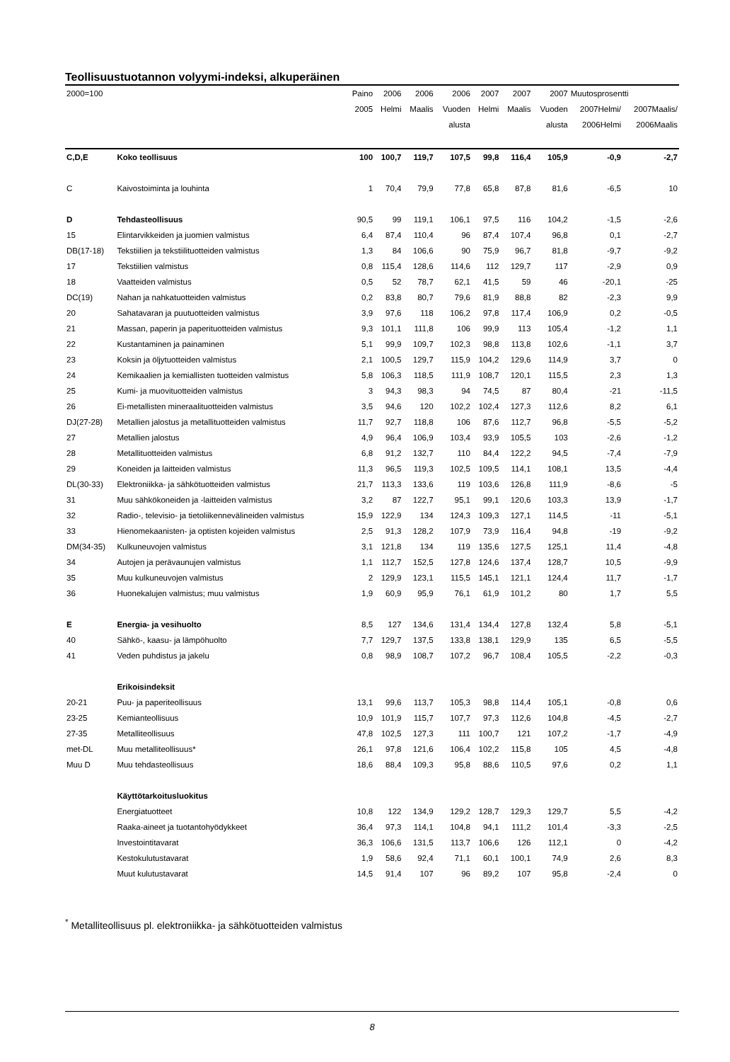Teollisuustuotannon volyymi-indeksi, alkuperäinen
| 2000=100 | | Paino | 2006 | 2006 | 2006 | 2007 | 2007 | 2007 | Muutosprosentti | |
| --- | --- | --- | --- | --- | --- | --- | --- | --- | --- | --- |
| | | 2005 | Helmi | Maalis | Vuoden | Helmi | Maalis | Vuoden | 2007Helmi/ | 2007Maalis/ |
| | | | | | alusta | | | alusta | 2006Helmi | 2006Maalis |
| C,D,E | Koko teollisuus | 100 | 100,7 | 119,7 | 107,5 | 99,8 | 116,4 | 105,9 | -0,9 | -2,7 |
| C | Kaivostoiminta ja louhinta | 1 | 70,4 | 79,9 | 77,8 | 65,8 | 87,8 | 81,6 | -6,5 | 10 |
| D | Tehdasteollisuus | 90,5 | 99 | 119,1 | 106,1 | 97,5 | 116 | 104,2 | -1,5 | -2,6 |
| 15 | Elintarvikkeiden ja juomien valmistus | 6,4 | 87,4 | 110,4 | 96 | 87,4 | 107,4 | 96,8 | 0,1 | -2,7 |
| DB(17-18) | Tekstiilien ja tekstiilituotteiden valmistus | 1,3 | 84 | 106,6 | 90 | 75,9 | 96,7 | 81,8 | -9,7 | -9,2 |
| 17 | Tekstiilien valmistus | 0,8 | 115,4 | 128,6 | 114,6 | 112 | 129,7 | 117 | -2,9 | 0,9 |
| 18 | Vaatteiden valmistus | 0,5 | 52 | 78,7 | 62,1 | 41,5 | 59 | 46 | -20,1 | -25 |
| DC(19) | Nahan ja nahkatuotteiden valmistus | 0,2 | 83,8 | 80,7 | 79,6 | 81,9 | 88,8 | 82 | -2,3 | 9,9 |
| 20 | Sahatavaran ja puutuotteiden valmistus | 3,9 | 97,6 | 118 | 106,2 | 97,8 | 117,4 | 106,9 | 0,2 | -0,5 |
| 21 | Massan, paperin ja paperituotteiden valmistus | 9,3 | 101,1 | 111,8 | 106 | 99,9 | 113 | 105,4 | -1,2 | 1,1 |
| 22 | Kustantaminen ja painaminen | 5,1 | 99,9 | 109,7 | 102,3 | 98,8 | 113,8 | 102,6 | -1,1 | 3,7 |
| 23 | Koksin ja öljytuotteiden valmistus | 2,1 | 100,5 | 129,7 | 115,9 | 104,2 | 129,6 | 114,9 | 3,7 | 0 |
| 24 | Kemikaalien ja kemiallisten tuotteiden valmistus | 5,8 | 106,3 | 118,5 | 111,9 | 108,7 | 120,1 | 115,5 | 2,3 | 1,3 |
| 25 | Kumi- ja muovituotteiden valmistus | 3 | 94,3 | 98,3 | 94 | 74,5 | 87 | 80,4 | -21 | -11,5 |
| 26 | Ei-metallisten mineraalituotteiden valmistus | 3,5 | 94,6 | 120 | 102,2 | 102,4 | 127,3 | 112,6 | 8,2 | 6,1 |
| DJ(27-28) | Metallien jalostus ja metallituotteiden valmistus | 11,7 | 92,7 | 118,8 | 106 | 87,6 | 112,7 | 96,8 | -5,5 | -5,2 |
| 27 | Metallien jalostus | 4,9 | 96,4 | 106,9 | 103,4 | 93,9 | 105,5 | 103 | -2,6 | -1,2 |
| 28 | Metallituotteiden valmistus | 6,8 | 91,2 | 132,7 | 110 | 84,4 | 122,2 | 94,5 | -7,4 | -7,9 |
| 29 | Koneiden ja laitteiden valmistus | 11,3 | 96,5 | 119,3 | 102,5 | 109,5 | 114,1 | 108,1 | 13,5 | -4,4 |
| DL(30-33) | Elektroniikka- ja sähkötuotteiden valmistus | 21,7 | 113,3 | 133,6 | 119 | 103,6 | 126,8 | 111,9 | -8,6 | -5 |
| 31 | Muu sähkökoneiden ja -laitteiden valmistus | 3,2 | 87 | 122,7 | 95,1 | 99,1 | 120,6 | 103,3 | 13,9 | -1,7 |
| 32 | Radio-, televisio- ja tietoliikennevälineiden valmistus | 15,9 | 122,9 | 134 | 124,3 | 109,3 | 127,1 | 114,5 | -11 | -5,1 |
| 33 | Hienomekaanisten- ja optisten kojeiden valmistus | 2,5 | 91,3 | 128,2 | 107,9 | 73,9 | 116,4 | 94,8 | -19 | -9,2 |
| DM(34-35) | Kulkuneuvojen valmistus | 3,1 | 121,8 | 134 | 119 | 135,6 | 127,5 | 125,1 | 11,4 | -4,8 |
| 34 | Autojen ja perävaunujen valmistus | 1,1 | 112,7 | 152,5 | 127,8 | 124,6 | 137,4 | 128,7 | 10,5 | -9,9 |
| 35 | Muu kulkuneuvojen valmistus | 2 | 129,9 | 123,1 | 115,5 | 145,1 | 121,1 | 124,4 | 11,7 | -1,7 |
| 36 | Huonekalujen valmistus; muu valmistus | 1,9 | 60,9 | 95,9 | 76,1 | 61,9 | 101,2 | 80 | 1,7 | 5,5 |
| E | Energia- ja vesihuolto | 8,5 | 127 | 134,6 | 131,4 | 134,4 | 127,8 | 132,4 | 5,8 | -5,1 |
| 40 | Sähkö-, kaasu- ja lämpöhuolto | 7,7 | 129,7 | 137,5 | 133,8 | 138,1 | 129,9 | 135 | 6,5 | -5,5 |
| 41 | Veden puhdistus ja jakelu | 0,8 | 98,9 | 108,7 | 107,2 | 96,7 | 108,4 | 105,5 | -2,2 | -0,3 |
| | Erikoisindeksit | | | | | | | | | |
| 20-21 | Puu- ja paperiteollisuus | 13,1 | 99,6 | 113,7 | 105,3 | 98,8 | 114,4 | 105,1 | -0,8 | 0,6 |
| 23-25 | Kemianteollisuus | 10,9 | 101,9 | 115,7 | 107,7 | 97,3 | 112,6 | 104,8 | -4,5 | -2,7 |
| 27-35 | Metalliteollisuus | 47,8 | 102,5 | 127,3 | 111 | 100,7 | 121 | 107,2 | -1,7 | -4,9 |
| met-DL | Muu metalliteollisuus* | 26,1 | 97,8 | 121,6 | 106,4 | 102,2 | 115,8 | 105 | 4,5 | -4,8 |
| Muu D | Muu tehdasteollisuus | 18,6 | 88,4 | 109,3 | 95,8 | 88,6 | 110,5 | 97,6 | 0,2 | 1,1 |
| | Käyttötarkoitusluokitus | | | | | | | | | |
| | Energiatuotteet | 10,8 | 122 | 134,9 | 129,2 | 128,7 | 129,3 | 129,7 | 5,5 | -4,2 |
| | Raaka-aineet ja tuotantohyödykkeet | 36,4 | 97,3 | 114,1 | 104,8 | 94,1 | 111,2 | 101,4 | -3,3 | -2,5 |
| | Investointitavarat | 36,3 | 106,6 | 131,5 | 113,7 | 106,6 | 126 | 112,1 | 0 | -4,2 |
| | Kestokulutustavarat | 1,9 | 58,6 | 92,4 | 71,1 | 60,1 | 100,1 | 74,9 | 2,6 | 8,3 |
| | Muut kulutustavarat | 14,5 | 91,4 | 107 | 96 | 89,2 | 107 | 95,8 | -2,4 | 0 |
<sup>*</sup> Metalliteollisuus pl. elektroniikka- ja sähkötuotteiden valmistus
8